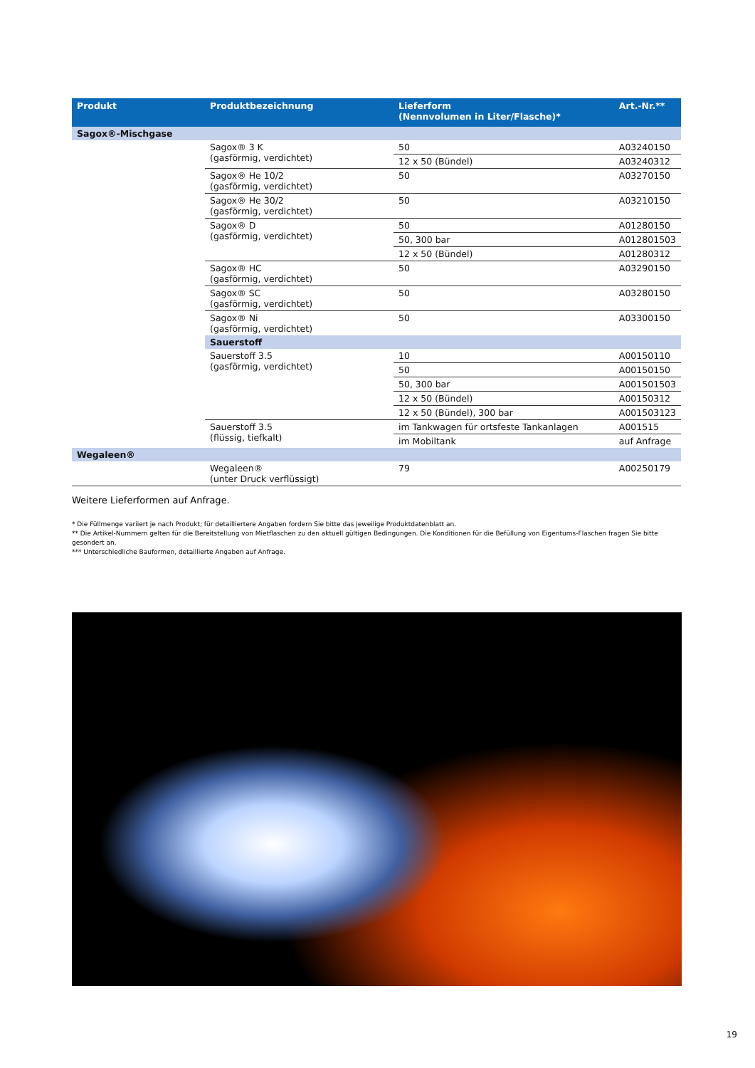| Produkt | Produktbezeichnung | Lieferform (Nennvolumen in Liter/Flasche)* | Art.-Nr.** |
| --- | --- | --- | --- |
| Sagox®-Mischgase | | | |
| | Sagox® 3 K (gasförmig, verdichtet) | 50 | A03240150 |
| | | 12 x 50 (Bündel) | A03240312 |
| | Sagox® He 10/2 (gasförmig, verdichtet) | 50 | A03270150 |
| | Sagox® He 30/2 (gasförmig, verdichtet) | 50 | A03210150 |
| | Sagox® D (gasförmig, verdichtet) | 50 | A01280150 |
| | | 50, 300 bar | A012801503 |
| | | 12 x 50 (Bündel) | A01280312 |
| | Sagox® HC (gasförmig, verdichtet) | 50 | A03290150 |
| | Sagox® SC (gasförmig, verdichtet) | 50 | A03280150 |
| | Sagox® Ni (gasförmig, verdichtet) | 50 | A03300150 |
| | Sauerstoff | | |
| | Sauerstoff 3.5 (gasförmig, verdichtet) | 10 | A00150110 |
| | | 50 | A00150150 |
| | | 50, 300 bar | A001501503 |
| | | 12 x 50 (Bündel) | A00150312 |
| | | 12 x 50 (Bündel), 300 bar | A001503123 |
| | Sauerstoff 3.5 (flüssig, tiefkalt) | im Tankwagen für ortsfeste Tankanlagen | A001515 |
| | | im Mobiltank | auf Anfrage |
| Wegaleen® | | | |
| | Wegaleen® (unter Druck verflüssigt) | 79 | A00250179 |
Weitere Lieferformen auf Anfrage.
* Die Füllmenge variiert je nach Produkt; für detailliertere Angaben fordern Sie bitte das jeweilige Produktdatenblatt an.
** Die Artikel-Nummern gelten für die Bereitstellung von Mietflaschen zu den aktuell gültigen Bedingungen. Die Konditionen für die Befüllung von Eigentums-Flaschen fragen Sie bitte gesondert an.
*** Unterschiedliche Bauformen, detaillierte Angaben auf Anfrage.
19